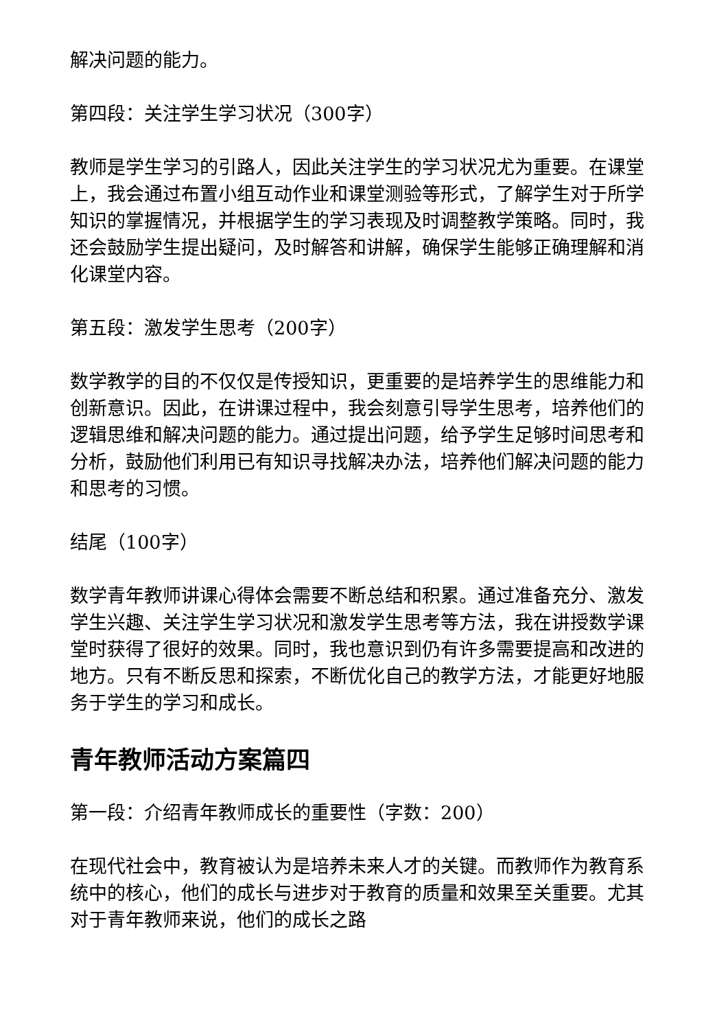解决问题的能力。
第四段：关注学生学习状况（300字）
教师是学生学习的引路人，因此关注学生的学习状况尤为重要。在课堂上，我会通过布置小组互动作业和课堂测验等形式，了解学生对于所学知识的掌握情况，并根据学生的学习表现及时调整教学策略。同时，我还会鼓励学生提出疑问，及时解答和讲解，确保学生能够正确理解和消化课堂内容。
第五段：激发学生思考（200字）
数学教学的目的不仅仅是传授知识，更重要的是培养学生的思维能力和创新意识。因此，在讲课过程中，我会刻意引导学生思考，培养他们的逻辑思维和解决问题的能力。通过提出问题，给予学生足够时间思考和分析，鼓励他们利用已有知识寻找解决办法，培养他们解决问题的能力和思考的习惯。
结尾（100字）
数学青年教师讲课心得体会需要不断总结和积累。通过准备充分、激发学生兴趣、关注学生学习状况和激发学生思考等方法，我在讲授数学课堂时获得了很好的效果。同时，我也意识到仍有许多需要提高和改进的地方。只有不断反思和探索，不断优化自己的教学方法，才能更好地服务于学生的学习和成长。
青年教师活动方案篇四
第一段：介绍青年教师成长的重要性（字数：200）
在现代社会中，教育被认为是培养未来人才的关键。而教师作为教育系统中的核心，他们的成长与进步对于教育的质量和效果至关重要。尤其对于青年教师来说，他们的成长之路